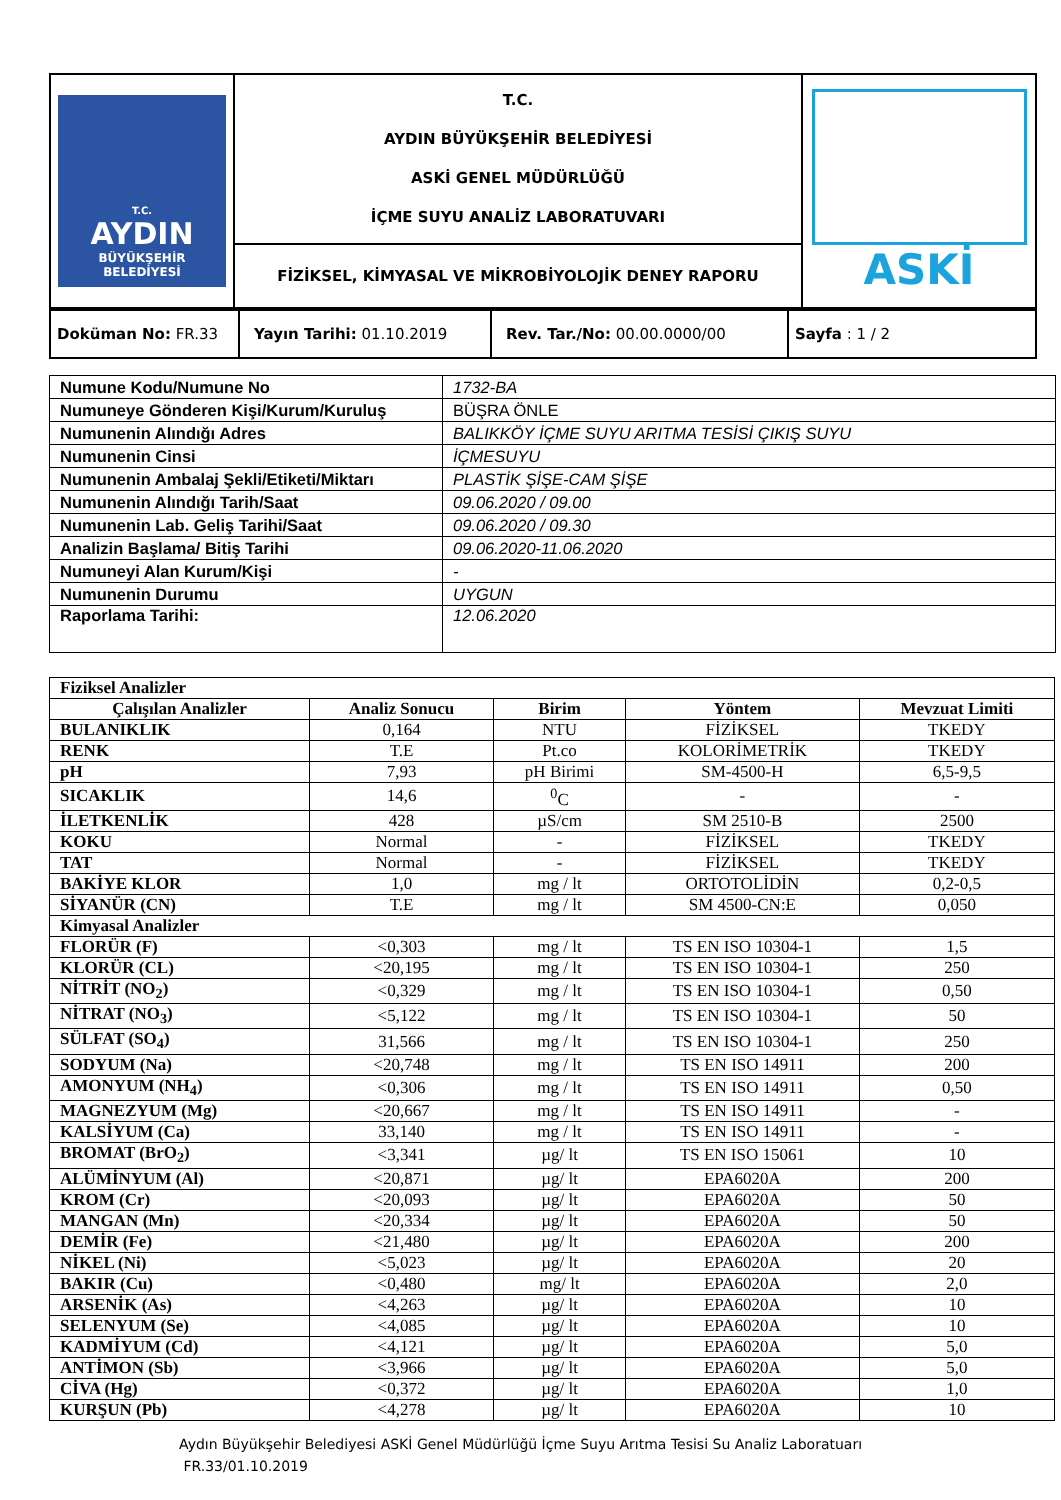| T.C. AYDIN BÜYÜKŞEHİR BELEDİYESİ | T.C. AYDIN BÜYÜKŞEHİR BELEDİYESİ ASKİ GENEL MÜDÜRLÜĞÜ İÇME SUYU ANALİZ LABORATUVARI | ASKİ |
| | FİZİKSEL, KİMYASAL VE MİKROBİYOLOJİK DENEY RAPORU | |
| Doküman No: FR.33 | Yayın Tarihi: 01.10.2019 | Rev. Tar./No: 00.00.0000/00 | Sayfa : 1 / 2 |
| Numune Kodu/Numune No | 1732-BA |
| Numuneye Gönderen Kişi/Kurum/Kuruluş | BÜŞRA ÖNLE |
| Numunenin Alındığı Adres | BALIKKÖY İÇME SUYU ARITMA TESİSİ ÇIKIŞ SUYU |
| Numunenin Cinsi | İÇMESUYU |
| Numunenin Ambalaj Şekli/Etiketi/Miktarı | PLASTİK ŞİŞE-CAM ŞİŞE |
| Numunenin Alındığı Tarih/Saat | 09.06.2020 / 09.00 |
| Numunenin Lab. Geliş Tarihi/Saat | 09.06.2020 / 09.30 |
| Analizin Başlama/ Bitiş Tarihi | 09.06.2020-11.06.2020 |
| Numuneyi Alan Kurum/Kişi | - |
| Numunenin Durumu | UYGUN |
| Raporlama Tarihi: | 12.06.2020 |
| Fiziksel Analizler | | | | |
| Çalışılan Analizler | Analiz Sonucu | Birim | Yöntem | Mevzuat Limiti |
| BULANIKLIK | 0,164 | NTU | FİZİKSEL | TKEDY |
| RENK | T.E | Pt.co | KOLORİMETRİK | TKEDY |
| pH | 7,93 | pH Birimi | SM-4500-H | 6,5-9,5 |
| SICAKLIK | 14,6 | <sup>0</sup> C | - | - |
| İLETKENLİK | 428 | µS/cm | SM 2510-B | 2500 |
| KOKU | Normal | - | FİZİKSEL | TKEDY |
| TAT | Normal | - | FİZİKSEL | TKEDY |
| BAKİYE KLOR | 1,0 | mg / lt | ORTOTOLİDİN | 0,2-0,5 |
| SİYANÜR (CN) | T.E | mg / lt | SM 4500-CN:E | 0,050 |
| Kimyasal Analizler | | | | |
| FLORÜR (F) | <0,303 | mg / lt | TS EN ISO 10304-1 | 1,5 |
| KLORÜR (CL) | <20,195 | mg / lt | TS EN ISO 10304-1 | 250 |
| NİTRİT (NO<sub>2</sub>) | <0,329 | mg / lt | TS EN ISO 10304-1 | 0,50 |
| NİTRAT (NO<sub>3</sub>) | <5,122 | mg / lt | TS EN ISO 10304-1 | 50 |
| SÜLFAT (SO<sub>4</sub>) | 31,566 | mg / lt | TS EN ISO 10304-1 | 250 |
| SODYUM (Na) | <20,748 | mg / lt | TS EN ISO 14911 | 200 |
| AMONYUM (NH<sub>4</sub>) | <0,306 | mg / lt | TS EN ISO 14911 | 0,50 |
| MAGNEZYUM (Mg) | <20,667 | mg / lt | TS EN ISO 14911 | - |
| KALSİYUM (Ca) | 33,140 | mg / lt | TS EN ISO 14911 | - |
| BROMAT (BrO<sub>2</sub>) | <3,341 | µg/ lt | TS EN ISO 15061 | 10 |
| ALÜMİNYUM (Al) | <20,871 | µg/ lt | EPA6020A | 200 |
| KROM (Cr) | <20,093 | µg/ lt | EPA6020A | 50 |
| MANGAN (Mn) | <20,334 | µg/ lt | EPA6020A | 50 |
| DEMİR (Fe) | <21,480 | µg/ lt | EPA6020A | 200 |
| NİKEL (Ni) | <5,023 | µg/ lt | EPA6020A | 20 |
| BAKIR (Cu) | <0,480 | mg/ lt | EPA6020A | 2,0 |
| ARSENİK (As) | <4,263 | µg/ lt | EPA6020A | 10 |
| SELENYUM (Se) | <4,085 | µg/ lt | EPA6020A | 10 |
| KADMİYUM (Cd) | <4,121 | µg/ lt | EPA6020A | 5,0 |
| ANTİMON (Sb) | <3,966 | µg/ lt | EPA6020A | 5,0 |
| CİVA (Hg) | <0,372 | µg/ lt | EPA6020A | 1,0 |
| KURŞUN (Pb) | <4,278 | µg/ lt | EPA6020A | 10 |
Aydın Büyükşehir Belediyesi ASKİ Genel Müdürlüğü İçme Suyu Arıtma Tesisi Su Analiz Laboratuarı
FR.33/01.10.2019